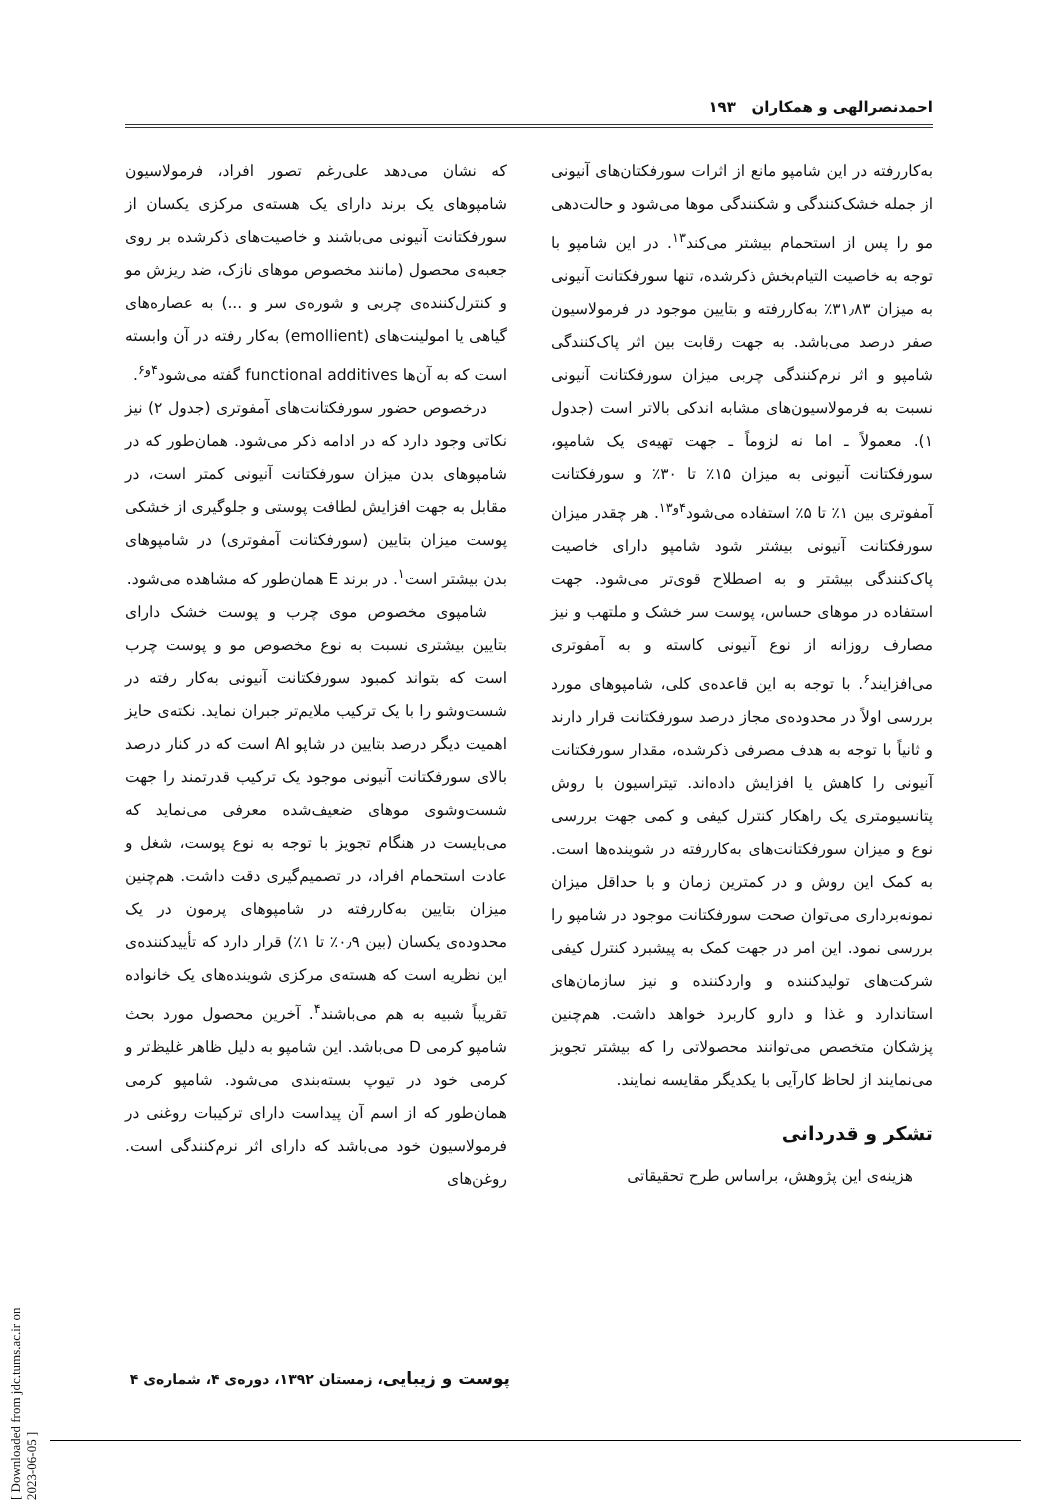احمدنصرالهی و همکاران ۱۹۳
که نشان می‌دهد علی‌رغم تصور افراد، فرمولاسیون شامپوهای یک برند دارای یک هسته‌ی مرکزی یکسان از سورفکتانت آنیونی می‌باشند و خاصیت‌های ذکرشده بر روی جعبه‌ی محصول (مانند مخصوص موهای نازک، ضد ریزش مو و کنترل‌کننده‌ی چربی و شوره‌ی سر و ...) به عصاره‌های گیاهی یا امولینت‌های (emollient) به‌کار رفته در آن وابسته است که به آن‌ها functional additives گفته می‌شود<sup>۴و۶</sup>.
درخصوص حضور سورفکتانت‌های آمفوتری (جدول ۲) نیز نکاتی وجود دارد که در ادامه ذکر می‌شود. همان‌طور که در شامپوهای بدن میزان سورفکتانت آنیونی کمتر است، در مقابل به جهت افزایش لطافت پوستی و جلوگیری از خشکی پوست میزان بتایین (سورفکتانت آمفوتری) در شامپوهای بدن بیشتر است<sup>۱</sup>. در برند E همان‌طور که مشاهده می‌شود.
شامپوی مخصوص موی چرب و پوست خشک دارای بتایین بیشتری نسبت به نوع مخصوص مو و پوست چرب است که بتواند کمبود سورفکتانت آنیونی به‌کار رفته در شست‌وشو را با یک ترکیب ملایم‌تر جبران نماید. نکته‌ی حایز اهمیت دیگر درصد بتایین در شاپو Al است که در کنار درصد بالای سورفکتانت آنیونی موجود یک ترکیب قدرتمند را جهت شست‌وشوی موهای ضعیف‌شده معرفی می‌نماید که می‌بایست در هنگام تجویز با توجه به نوع پوست، شغل و عادت استحمام افراد، در تصمیم‌گیری دقت داشت. هم‌چنین میزان بتایین به‌کاررفته در شامپوهای پرمون در یک محدوده‌ی یکسان (بین ۰٫۹٪ تا ۱٪) قرار دارد که تأییدکننده‌ی این نظریه است که هسته‌ی مرکزی شوینده‌های یک خانواده تقریباً شبیه به هم می‌باشند<sup>۴</sup>. آخرین محصول مورد بحث شامپو کرمی D می‌باشد. این شامپو به دلیل ظاهر غلیظ‌تر و کرمی خود در تیوپ بسته‌بندی می‌شود. شامپو کرمی همان‌طور که از اسم آن پیداست دارای ترکیبات روغنی در فرمولاسیون خود می‌باشد که دارای اثر نرم‌کنندگی است. روغن‌های
به‌کاررفته در این شامپو مانع از اثرات سورفکتان‌های آنیونی از جمله خشک‌کنندگی و شکنندگی موها می‌شود و حالت‌دهی مو را پس از استحمام بیشتر می‌کند<sup>۱۳</sup>. در این شامپو با توجه به خاصیت التیام‌بخش ذکرشده، تنها سورفکتانت آنیونی به میزان ۳۱٫۸۳٪ به‌کاررفته و بتایین موجود در فرمولاسیون صفر درصد می‌باشد. به جهت رقابت بین اثر پاک‌کنندگی شامپو و اثر نرم‌کنندگی چربی میزان سورفکتانت آنیونی نسبت به فرمولاسیون‌های مشابه اندکی بالاتر است (جدول ۱). معمولاً ـ اما نه لزوماً ـ جهت تهیه‌ی یک شامپو، سورفکتانت آنیونی به میزان ۱۵٪ تا ۳۰٪ و سورفکتانت آمفوتری بین ۱٪ تا ۵٪ استفاده می‌شود<sup>۴و۱۳</sup>. هر چقدر میزان سورفکتانت آنیونی بیشتر شود شامپو دارای خاصیت پاک‌کنندگی بیشتر و به اصطلاح قوی‌تر می‌شود. جهت استفاده در موهای حساس، پوست سر خشک و ملتهب و نیز مصارف روزانه از نوع آنیونی کاسته و به آمفوتری می‌افزایند<sup>۶</sup>. با توجه به این قاعده‌ی کلی، شامپوهای مورد بررسی اولاً در محدوده‌ی مجاز درصد سورفکتانت قرار دارند و ثانیاً با توجه به هدف مصرفی ذکرشده، مقدار سورفکتانت آنیونی را کاهش یا افزایش داده‌اند. تیتراسیون با روش پتانسیومتری یک راهکار کنترل کیفی و کمی جهت بررسی نوع و میزان سورفکتانت‌های به‌کاررفته در شوینده‌ها است. به کمک این روش و در کمترین زمان و با حداقل میزان نمونه‌برداری می‌توان صحت سورفکتانت موجود در شامپو را بررسی نمود. این امر در جهت کمک به پیشبرد کنترل کیفی شرکت‌های تولیدکننده و واردکننده و نیز سازمان‌های استاندارد و غذا و دارو کاربرد خواهد داشت. هم‌چنین پزشکان متخصص می‌توانند محصولاتی را که بیشتر تجویز می‌نمایند از لحاظ کارآیی با یکدیگر مقایسه نمایند.
تشکر و قدردانی
هزینه‌ی این پژوهش، براساس طرح تحقیقاتی
پوست و زیبایی، زمستان ۱۳۹۲، دوره‌ی ۴، شماره‌ی ۴
[ Downloaded from jdc.tums.ac.ir on 2023-06-05 ]